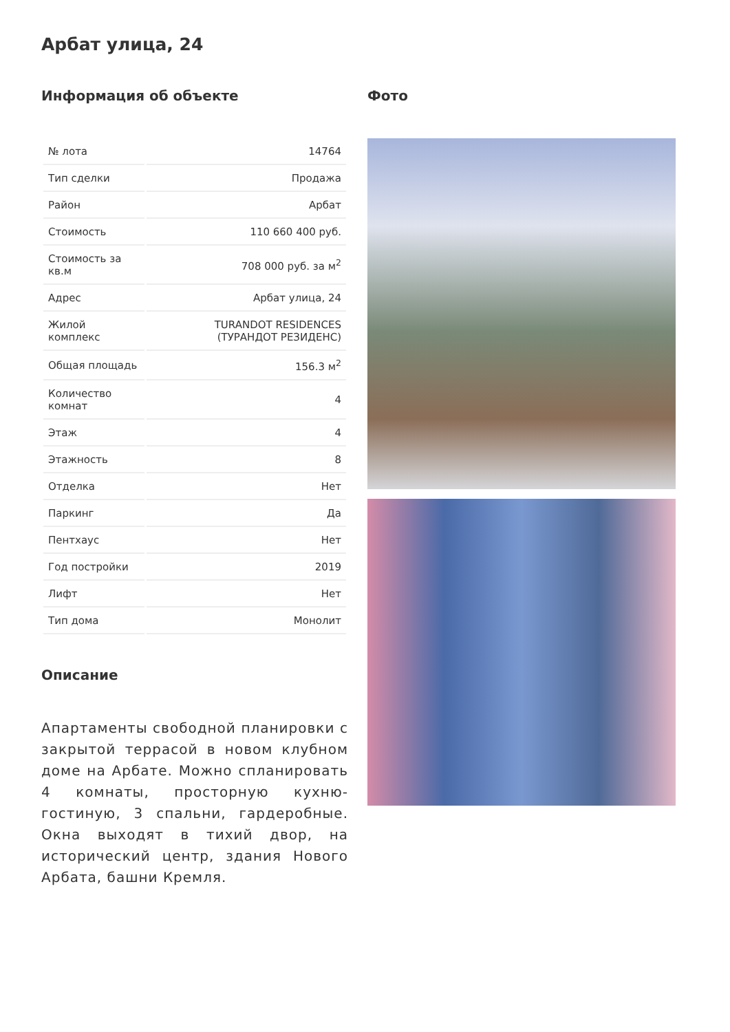Арбат улица, 24
Информация об объекте
| № лота | 14764 |
| Тип сделки | Продажа |
| Район | Арбат |
| Стоимость | 110 660 400 руб. |
| Стоимость за кв.м | 708 000 руб. за м<sup>2</sup> |
| Адрес | Арбат улица, 24 |
| Жилой комплекс | TURANDOT RESIDENCES (ТУРАНДОТ РЕЗИДЕНС) |
| Общая площадь | 156.3 м<sup>2</sup> |
| Количество комнат | 4 |
| Этаж | 4 |
| Этажность | 8 |
| Отделка | Нет |
| Паркинг | Да |
| Пентхаус | Нет |
| Год постройки | 2019 |
| Лифт | Нет |
| Тип дома | Монолит |
Описание
Апартаменты свободной планировки с закрытой террасой в новом клубном доме на Арбате. Можно спланировать 4 комнаты, просторную кухню-гостиную, 3 спальни, гардеробные. Окна выходят в тихий двор, на исторический центр, здания Нового Арбата, башни Кремля.
Фото